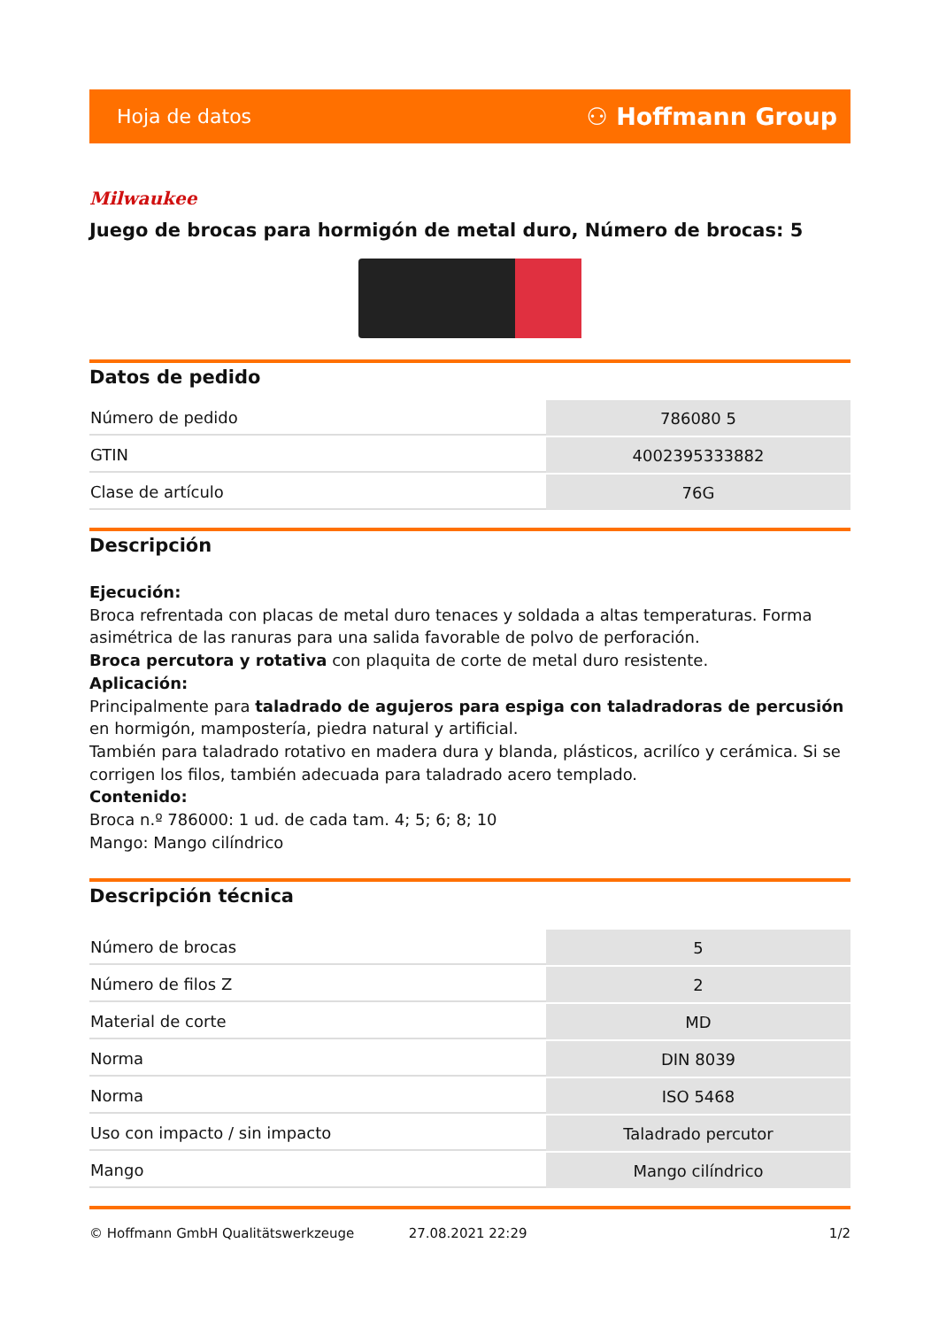Hoja de datos ⚇ Hoffmann Group
Milwaukee
Juego de brocas para hormigón de metal duro, Número de brocas: 5
Datos de pedido
| Número de pedido | 786080 5 |
| GTIN | 4002395333882 |
| Clase de artículo | 76G |
Descripción
Ejecución:
Broca refrentada con placas de metal duro tenaces y soldada a altas temperaturas. Forma asimétrica de las ranuras para una salida favorable de polvo de perforación.
Broca percutora y rotativa con plaquita de corte de metal duro resistente.
Aplicación:
Principalmente para taladrado de agujeros para espiga con taladradoras de percusión en hormigón, mampostería, piedra natural y artificial.
También para taladrado rotativo en madera dura y blanda, plásticos, acrilíco y cerámica. Si se corrigen los filos, también adecuada para taladrado acero templado.
Contenido:
Broca n.º 786000: 1 ud. de cada tam. 4; 5; 6; 8; 10
Mango: Mango cilíndrico
Descripción técnica
| Número de brocas | 5 |
| Número de filos Z | 2 |
| Material de corte | MD |
| Norma | DIN 8039 |
| Norma | ISO 5468 |
| Uso con impacto / sin impacto | Taladrado percutor |
| Mango | Mango cilíndrico |
© Hoffmann GmbH Qualitätswerkzeuge 27.08.2021 22:29 1/2